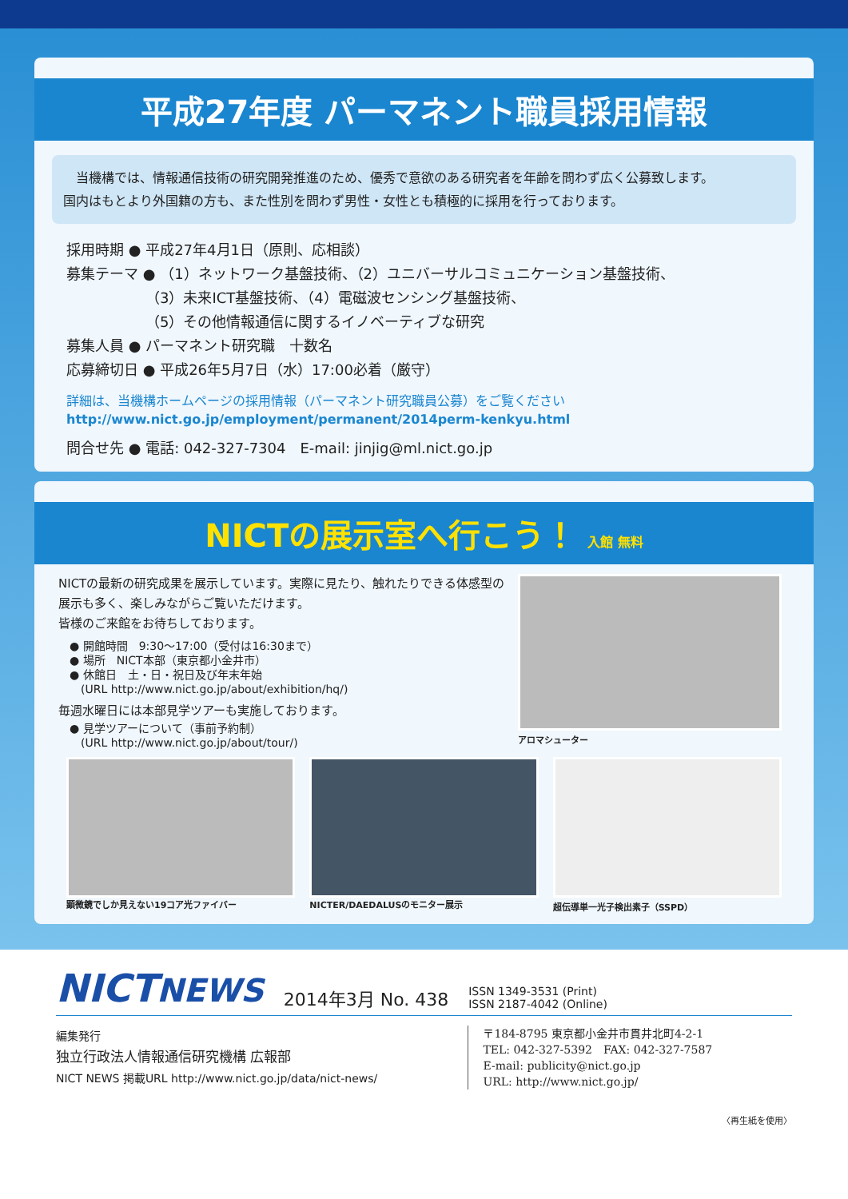平成27年度 パーマネント職員採用情報
　当機構では、情報通信技術の研究開発推進のため、優秀で意欲のある研究者を年齢を問わず広く公募致します。
国内はもとより外国籍の方も、また性別を問わず男性・女性とも積極的に採用を行っております。
採用時期 ● 平成27年4月1日（原則、応相談）
募集テーマ ● （1）ネットワーク基盤技術、（2）ユニバーサルコミュニケーション基盤技術、
　　　　　　（3）未来ICT基盤技術、（4）電磁波センシング基盤技術、
　　　　　　（5）その他情報通信に関するイノベーティブな研究
募集人員 ● パーマネント研究職　十数名
応募締切日 ● 平成26年5月7日（水）17:00必着（厳守）
詳細は、当機構ホームページの採用情報（パーマネント研究職員公募）をご覧ください
http://www.nict.go.jp/employment/permanent/2014perm-kenkyu.html
問合せ先 ● 電話: 042-327-7304　E-mail: jinjig@ml.nict.go.jp
NICTの展示室へ行こう！ 入館 無料
NICTの最新の研究成果を展示しています。実際に見たり、触れたりできる体感型の展示も多く、楽しみながらご覧いただけます。
皆様のご来館をお待ちしております。
● 開館時間　9:30〜17:00（受付は16:30まで）
● 場所　NICT本部（東京都小金井市）
● 休館日　土・日・祝日及び年末年始
　(URL http://www.nict.go.jp/about/exhibition/hq/)
毎週水曜日には本部見学ツアーも実施しております。
● 見学ツアーについて（事前予約制）
　(URL http://www.nict.go.jp/about/tour/)
アロマシューター
顕微鏡でしか見えない19コア光ファイバー
NICTER/DAEDALUSのモニター展示 超伝導単一光子検出素子（SSPD）
NICTNEWS 2014年3月 No. 438 ISSN 1349-3531 (Print)
ISSN 2187-4042 (Online)
編集発行
独立行政法人情報通信研究機構 広報部
NICT NEWS 掲載URL http://www.nict.go.jp/data/nict-news/
〒184-8795 東京都小金井市貫井北町4-2-1
TEL: 042-327-5392　FAX: 042-327-7587
E-mail: publicity@nict.go.jp
URL: http://www.nict.go.jp/
〈再生紙を使用〉